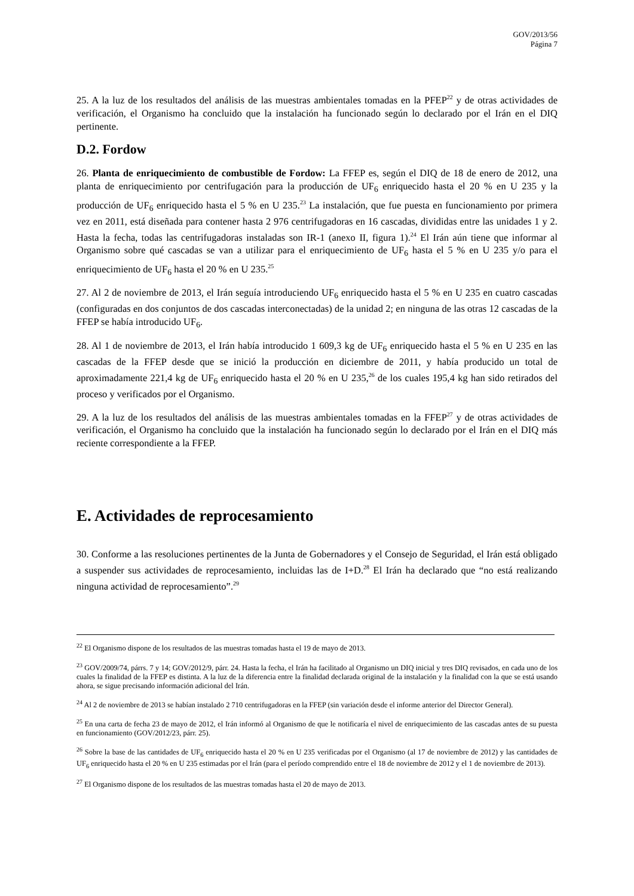GOV/2013/56
Página 7
25. A la luz de los resultados del análisis de las muestras ambientales tomadas en la PFEP<sup>22</sup> y de otras actividades de verificación, el Organismo ha concluido que la instalación ha funcionado según lo declarado por el Irán en el DIQ pertinente.
D.2. Fordow
26. Planta de enriquecimiento de combustible de Fordow: La FFEP es, según el DIQ de 18 de enero de 2012, una planta de enriquecimiento por centrifugación para la producción de UF<sub>6</sub> enriquecido hasta el 20 % en U 235 y la producción de UF<sub>6</sub> enriquecido hasta el 5 % en U 235.<sup>23</sup> La instalación, que fue puesta en funcionamiento por primera vez en 2011, está diseñada para contener hasta 2 976 centrifugadoras en 16 cascadas, divididas entre las unidades 1 y 2. Hasta la fecha, todas las centrifugadoras instaladas son IR-1 (anexo II, figura 1).<sup>24</sup> El Irán aún tiene que informar al Organismo sobre qué cascadas se van a utilizar para el enriquecimiento de UF<sub>6</sub> hasta el 5 % en U 235 y/o para el enriquecimiento de UF<sub>6</sub> hasta el 20 % en U 235.<sup>25</sup>
27. Al 2 de noviembre de 2013, el Irán seguía introduciendo UF<sub>6</sub> enriquecido hasta el 5 % en U 235 en cuatro cascadas (configuradas en dos conjuntos de dos cascadas interconectadas) de la unidad 2; en ninguna de las otras 12 cascadas de la FFEP se había introducido UF<sub>6</sub>.
28. Al 1 de noviembre de 2013, el Irán había introducido 1 609,3 kg de UF<sub>6</sub> enriquecido hasta el 5 % en U 235 en las cascadas de la FFEP desde que se inició la producción en diciembre de 2011, y había producido un total de aproximadamente 221,4 kg de UF<sub>6</sub> enriquecido hasta el 20 % en U 235,<sup>26</sup> de los cuales 195,4 kg han sido retirados del proceso y verificados por el Organismo.
29. A la luz de los resultados del análisis de las muestras ambientales tomadas en la FFEP<sup>27</sup> y de otras actividades de verificación, el Organismo ha concluido que la instalación ha funcionado según lo declarado por el Irán en el DIQ más reciente correspondiente a la FFEP.
E. Actividades de reprocesamiento
30. Conforme a las resoluciones pertinentes de la Junta de Gobernadores y el Consejo de Seguridad, el Irán está obligado a suspender sus actividades de reprocesamiento, incluidas las de I+D.<sup>28</sup> El Irán ha declarado que “no está realizando ninguna actividad de reprocesamiento”.<sup>29</sup>
<sup>22</sup> El Organismo dispone de los resultados de las muestras tomadas hasta el 19 de mayo de 2013.
<sup>23</sup> GOV/2009/74, párrs. 7 y 14; GOV/2012/9, párr. 24. Hasta la fecha, el Irán ha facilitado al Organismo un DIQ inicial y tres DIQ revisados, en cada uno de los cuales la finalidad de la FFEP es distinta. A la luz de la diferencia entre la finalidad declarada original de la instalación y la finalidad con la que se está usando ahora, se sigue precisando información adicional del Irán.
<sup>24</sup> Al 2 de noviembre de 2013 se habían instalado 2 710 centrifugadoras en la FFEP (sin variación desde el informe anterior del Director General).
<sup>25</sup> En una carta de fecha 23 de mayo de 2012, el Irán informó al Organismo de que le notificaría el nivel de enriquecimiento de las cascadas antes de su puesta en funcionamiento (GOV/2012/23, párr. 25).
<sup>26</sup> Sobre la base de las cantidades de UF<sub>6</sub> enriquecido hasta el 20 % en U 235 verificadas por el Organismo (al 17 de noviembre de 2012) y las cantidades de UF<sub>6</sub> enriquecido hasta el 20 % en U 235 estimadas por el Irán (para el período comprendido entre el 18 de noviembre de 2012 y el 1 de noviembre de 2013).
<sup>27</sup> El Organismo dispone de los resultados de las muestras tomadas hasta el 20 de mayo de 2013.